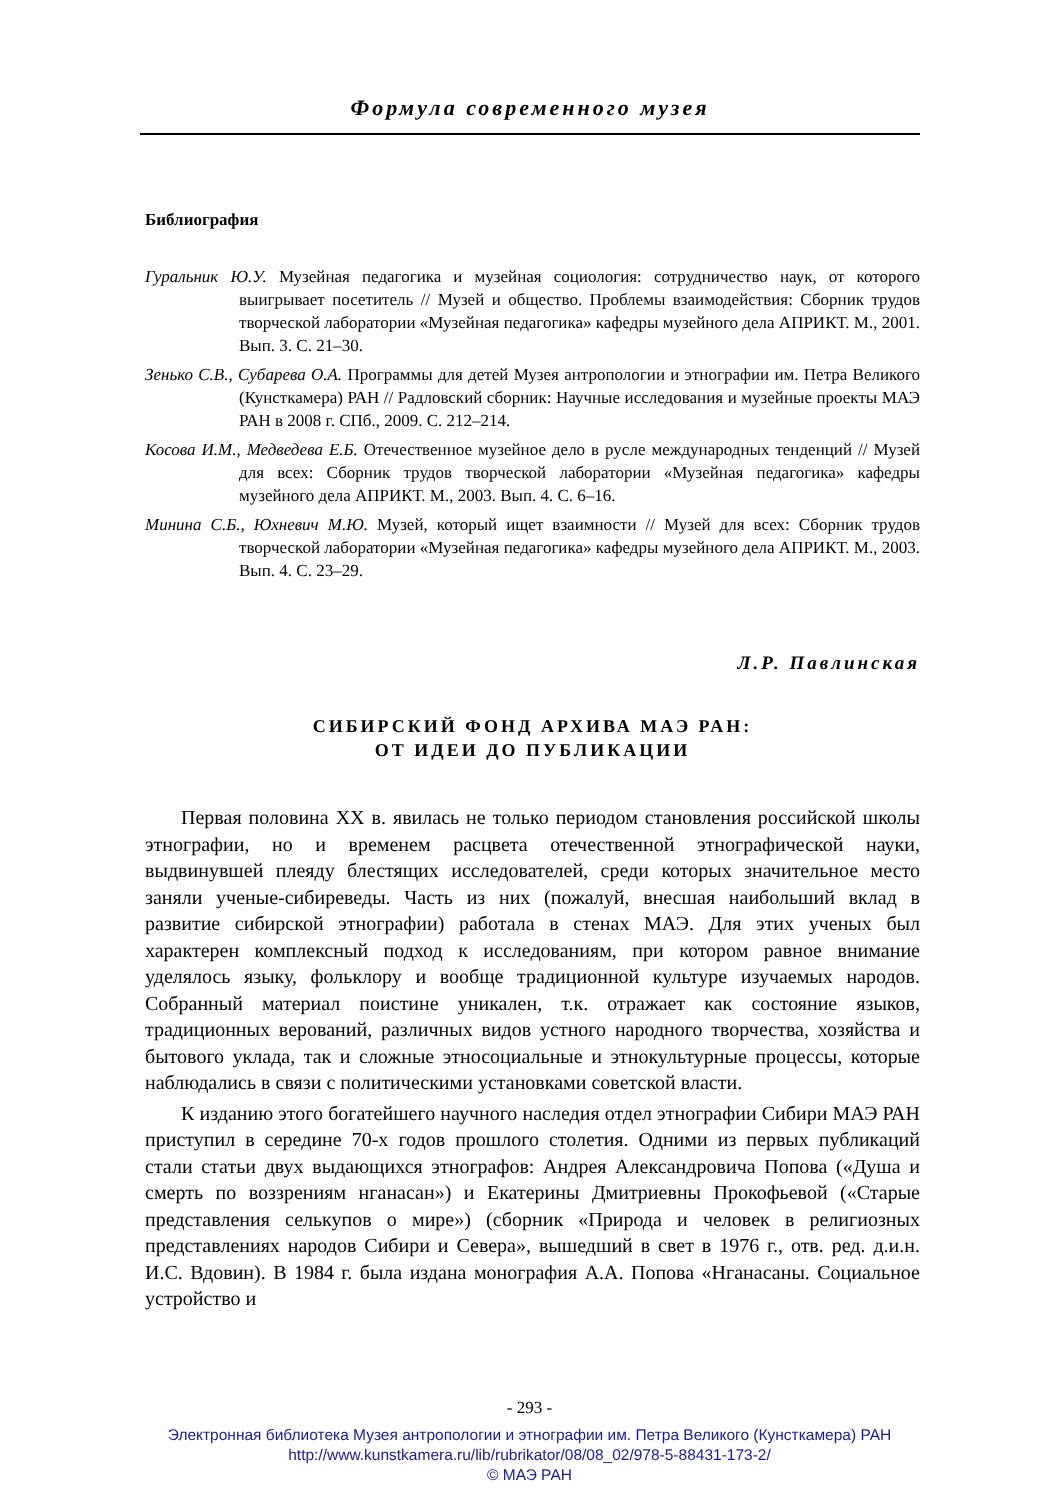Формула современного музея
Библиография
Гуральник Ю.У. Музейная педагогика и музейная социология: сотрудничество наук, от которого выигрывает посетитель // Музей и общество. Проблемы взаимодействия: Сборник трудов творческой лаборатории «Музейная педагогика» кафедры музейного дела АПРИКТ. М., 2001. Вып. 3. С. 21–30.
Зенько С.В., Субарева О.А. Программы для детей Музея антропологии и этнографии им. Петра Великого (Кунсткамера) РАН // Радловский сборник: Научные исследования и музейные проекты МАЭ РАН в 2008 г. СПб., 2009. С. 212–214.
Косова И.М., Медведева Е.Б. Отечественное музейное дело в русле международных тенденций // Музей для всех: Сборник трудов творческой лаборатории «Музейная педагогика» кафедры музейного дела АПРИКТ. М., 2003. Вып. 4. С. 6–16.
Минина С.Б., Юхневич М.Ю. Музей, который ищет взаимности // Музей для всех: Сборник трудов творческой лаборатории «Музейная педагогика» кафедры музейного дела АПРИКТ. М., 2003. Вып. 4. С. 23–29.
Л.Р. Павлинская
СИБИРСКИЙ ФОНД АРХИВА МАЭ РАН:
ОТ ИДЕИ ДО ПУБЛИКАЦИИ
Первая половина XX в. явилась не только периодом становления российской школы этнографии, но и временем расцвета отечественной этнографической науки, выдвинувшей плеяду блестящих исследователей, среди которых значительное место заняли ученые-сибиреведы. Часть из них (пожалуй, внесшая наибольший вклад в развитие сибирской этнографии) работала в стенах МАЭ. Для этих ученых был характерен комплексный подход к исследованиям, при котором равное внимание уделялось языку, фольклору и вообще традиционной культуре изучаемых народов. Собранный материал поистине уникален, т.к. отражает как состояние языков, традиционных верований, различных видов устного народного творчества, хозяйства и бытового уклада, так и сложные этносоциальные и этнокультурные процессы, которые наблюдались в связи с политическими установками советской власти.
К изданию этого богатейшего научного наследия отдел этнографии Сибири МАЭ РАН приступил в середине 70-х годов прошлого столетия. Одними из первых публикаций стали статьи двух выдающихся этнографов: Андрея Александровича Попова («Душа и смерть по воззрениям нганасан») и Екатерины Дмитриевны Прокофьевой («Старые представления селькупов о мире») (сборник «Природа и человек в религиозных представлениях народов Сибири и Севера», вышедший в свет в 1976 г., отв. ред. д.и.н. И.С. Вдовин). В 1984 г. была издана монография А.А. Попова «Нганасаны. Социальное устройство и
- 293 -
Электронная библиотека Музея антропологии и этнографии им. Петра Великого (Кунсткамера) РАН
http://www.kunstkamera.ru/lib/rubrikator/08/08_02/978-5-88431-173-2/
© МАЭ РАН